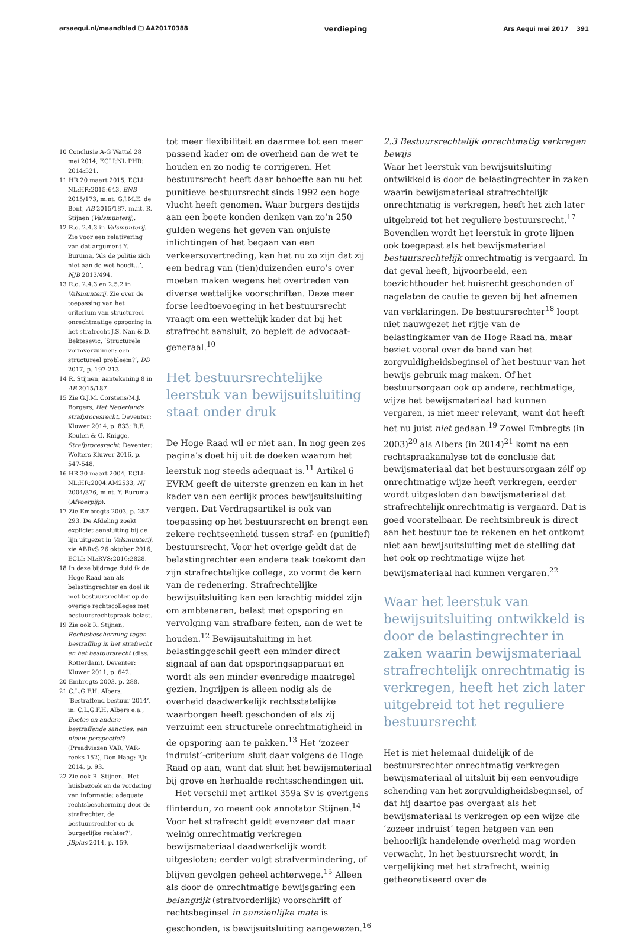arsaequi.nl/maandblad 🗀 AA20170388 verdieping Ars Aequi mei 2017 391
10 Conclusie A-G Wattel 28 mei 2014, ECLI:NL:PHR: 2014:521.
11 HR 20 maart 2015, ECLI: NL:HR:2015:643, BNB 2015/173, m.nt. G.J.M.E. de Bont, AB 2015/187, m.nt. R. Stijnen (Valsmunterij).
12 R.o. 2.4.3 in Valsmunterij. Zie voor een relativering van dat argument Y. Buruma, ‘Als de politie zich niet aan de wet houdt…’, NJB 2013/494.
13 R.o. 2.4.3 en 2.5.2 in Valsmunterij. Zie over de toepassing van het criterium van structureel onrechtmatige opsporing in het strafrecht J.S. Nan & D. Bektesevic, ‘Structurele vormverzuimen: een structureel probleem?’, DD 2017, p. 197-213.
14 R. Stijnen, aantekening 8 in AB 2015/187.
15 Zie G.J.M. Corstens/M.J. Borgers, Het Nederlands strafprocesrecht, Deventer: Kluwer 2014, p. 833; B.F. Keulen & G. Knigge, Strafprocesrecht, Deventer: Wolters Kluwer 2016, p. 547-548.
16 HR 30 maart 2004, ECLI: NL:HR:2004:AM2533, NJ 2004/376, m.nt. Y. Buruma (Afvoerpijp).
17 Zie Embregts 2003, p. 287-293. De Afdeling zoekt expliciet aansluiting bij de lijn uitgezet in Valsmunterij, zie ABRvS 26 oktober 2016, ECLI: NL:RVS:2016:2828.
18 In deze bijdrage duid ik de Hoge Raad aan als belastingrechter en doel ik met bestuursrechter op de overige rechtscolleges met bestuursrechtspraak belast.
19 Zie ook R. Stijnen, Rechtsbescherming tegen bestraffing in het strafrecht en het bestuursrecht (diss. Rotterdam), Deventer: Kluwer 2011, p. 642.
20 Embregts 2003, p. 288.
21 C.L.G.F.H. Albers, ‘Bestraffend bestuur 2014’, in: C.L.G.F.H. Albers e.a., Boetes en andere bestraffende sancties: een nieuw perspectief? (Preadviezen VAR, VAR-reeks 152), Den Haag: BJu 2014, p. 93.
22 Zie ook R. Stijnen, ‘Het huisbezoek en de vordering van informatie: adequate rechtsbescherming door de strafrechter, de bestuursrechter en de burgerlijke rechter?’, JBplus 2014, p. 159.
tot meer flexibiliteit en daarmee tot een meer passend kader om de overheid aan de wet te houden en zo nodig te corrigeren. Het bestuursrecht heeft daar behoefte aan nu het punitieve bestuursrecht sinds 1992 een hoge vlucht heeft genomen. Waar burgers destijds aan een boete konden denken van zo’n 250 gulden wegens het geven van onjuiste inlichtingen of het begaan van een verkeersovertreding, kan het nu zo zijn dat zij een bedrag van (tien)duizenden euro’s over moeten maken wegens het overtreden van diverse wettelijke voorschriften. Deze meer forse leedtoevoeging in het bestuursrecht vraagt om een wettelijk kader dat bij het strafrecht aansluit, zo bepleit de advocaat-generaal.<sup>10</sup>
Het bestuursrechtelijke leerstuk van bewijsuitsluiting staat onder druk
De Hoge Raad wil er niet aan. In nog geen zes pagina’s doet hij uit de doeken waarom het leerstuk nog steeds adequaat is.<sup>11</sup> Artikel 6 EVRM geeft de uiterste grenzen en kan in het kader van een eerlijk proces bewijsuitsluiting vergen. Dat Verdragsartikel is ook van toepassing op het bestuursrecht en brengt een zekere rechtseenheid tussen straf- en (punitief) bestuursrecht. Voor het overige geldt dat de belastingrechter een andere taak toekomt dan zijn strafrechtelijke collega, zo vormt de kern van de redenering. Strafrechtelijke bewijsuitsluiting kan een krachtig middel zijn om ambtenaren, belast met opsporing en vervolging van strafbare feiten, aan de wet te houden.<sup>12</sup> Bewijsuitsluiting in het belastinggeschil geeft een minder direct signaal af aan dat opsporingsapparaat en wordt als een minder evenredige maatregel gezien. Ingrijpen is alleen nodig als de overheid daadwerkelijk rechtsstatelijke waarborgen heeft geschonden of als zij verzuimt een structurele onrechtmatigheid in de opsporing aan te pakken.<sup>13</sup> Het ‘zozeer indruist’-criterium sluit daar volgens de Hoge Raad op aan, want dat sluit het bewijsmateriaal bij grove en herhaalde rechtsschendingen uit.
Het verschil met artikel 359a Sv is overigens flinterdun, zo meent ook annotator Stijnen.<sup>14</sup> Voor het strafrecht geldt evenzeer dat maar weinig onrechtmatig verkregen bewijsmateriaal daadwerkelijk wordt uitgesloten; eerder volgt strafvermindering, of blijven gevolgen geheel achterwege.<sup>15</sup> Alleen als door de onrechtmatige bewijsgaring een belangrijk (strafvorderlijk) voorschrift of rechtsbeginsel in aanzienlijke mate is geschonden, is bewijsuitsluiting aangewezen.<sup>16</sup>
2.3 Bestuursrechtelijk onrechtmatig verkregen bewijs
Waar het leerstuk van bewijsuitsluiting ontwikkeld is door de belastingrechter in zaken waarin bewijsmateriaal strafrechtelijk onrechtmatig is verkregen, heeft het zich later uitgebreid tot het reguliere bestuursrecht.<sup>17</sup> Bovendien wordt het leerstuk in grote lijnen ook toegepast als het bewijsmateriaal bestuursrechtelijk onrechtmatig is vergaard. In dat geval heeft, bijvoorbeeld, een toezichthouder het huisrecht geschonden of nagelaten de cautie te geven bij het afnemen van verklaringen. De bestuursrechter<sup>18</sup> loopt niet nauwgezet het rijtje van de belastingkamer van de Hoge Raad na, maar beziet vooral over de band van het zorgvuldigheidsbeginsel of het bestuur van het bewijs gebruik mag maken. Of het bestuursorgaan ook op andere, rechtmatige, wijze het bewijsmateriaal had kunnen vergaren, is niet meer relevant, want dat heeft het nu juist niet gedaan.<sup>19</sup> Zowel Embregts (in 2003)<sup>20</sup> als Albers (in 2014)<sup>21</sup> komt na een rechtspraakanalyse tot de conclusie dat bewijsmateriaal dat het bestuursorgaan zélf op onrechtmatige wijze heeft verkregen, eerder wordt uitgesloten dan bewijsmateriaal dat strafrechtelijk onrechtmatig is vergaard. Dat is goed voorstelbaar. De rechtsinbreuk is direct aan het bestuur toe te rekenen en het ontkomt niet aan bewijsuitsluiting met de stelling dat het ook op rechtmatige wijze het bewijsmateriaal had kunnen vergaren.<sup>22</sup>
Waar het leerstuk van bewijsuitsluiting ontwikkeld is door de belastingrechter in zaken waarin bewijsmateriaal strafrechtelijk onrechtmatig is verkregen, heeft het zich later uitgebreid tot het reguliere bestuursrecht
Het is niet helemaal duidelijk of de bestuursrechter onrechtmatig verkregen bewijsmateriaal al uitsluit bij een eenvoudige schending van het zorgvuldigheidsbeginsel, of dat hij daartoe pas overgaat als het bewijsmateriaal is verkregen op een wijze die ‘zozeer indruist’ tegen hetgeen van een behoorlijk handelende overheid mag worden verwacht. In het bestuursrecht wordt, in vergelijking met het strafrecht, weinig getheoretiseerd over de